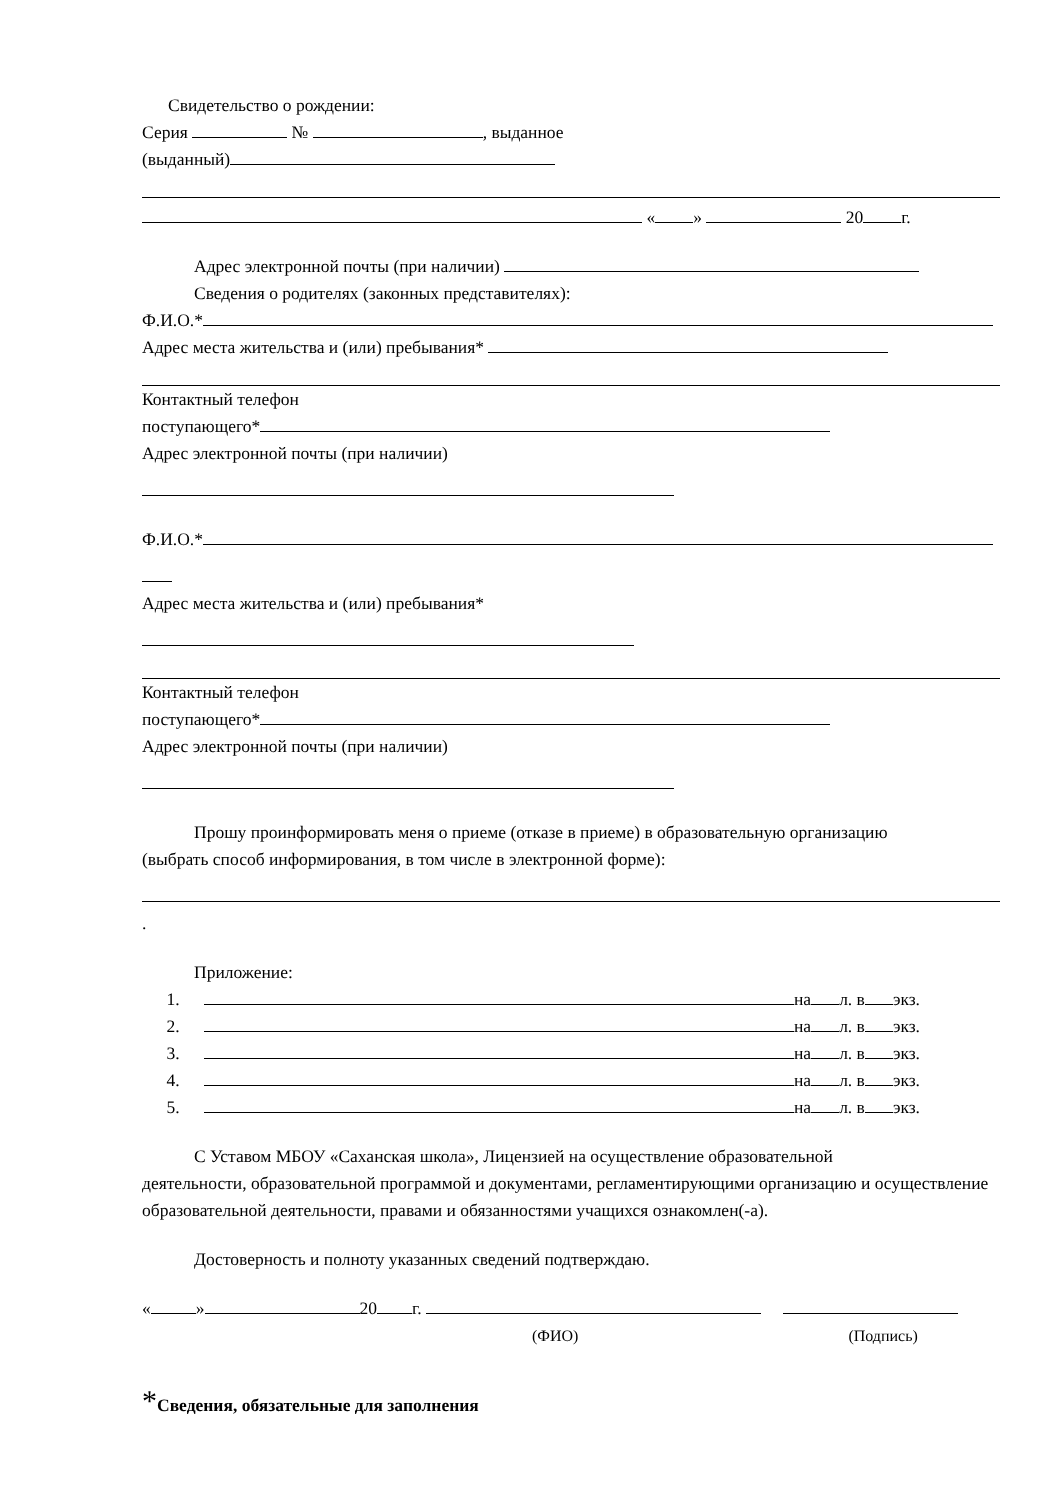Свидетельство о рождении:
Серия № , выданное
(выданный)
« » 20 г.
Адрес электронной почты (при наличии)
Сведения о родителях (законных представителях):
Ф.И.О.*
Адрес места жительства и (или) пребывания*
Контактный телефон
поступающего*
Адрес электронной почты (при наличии)
Ф.И.О.*
Адрес места жительства и (или) пребывания*
Контактный телефон
поступающего*
Адрес электронной почты (при наличии)
Прошу проинформировать меня о приеме (отказе в приеме) в образовательную организацию
(выбрать способ информирования, в том числе в электронной форме):
.
Приложение:
1. на л. в экз.
2. на л. в экз.
3. на л. в экз.
4. на л. в экз.
5. на л. в экз.
С Уставом МБОУ «Саханская школа», Лицензией на осуществление образовательной
деятельности, образовательной программой и документами, регламентирующими организацию и осуществление образовательной деятельности, правами и обязанностями учащихся ознакомлен(-а).
Достоверность и полноту указанных сведений подтверждаю.
« » 20 г.
(ФИО) (Подпись)
*Сведения, обязательные для заполнения